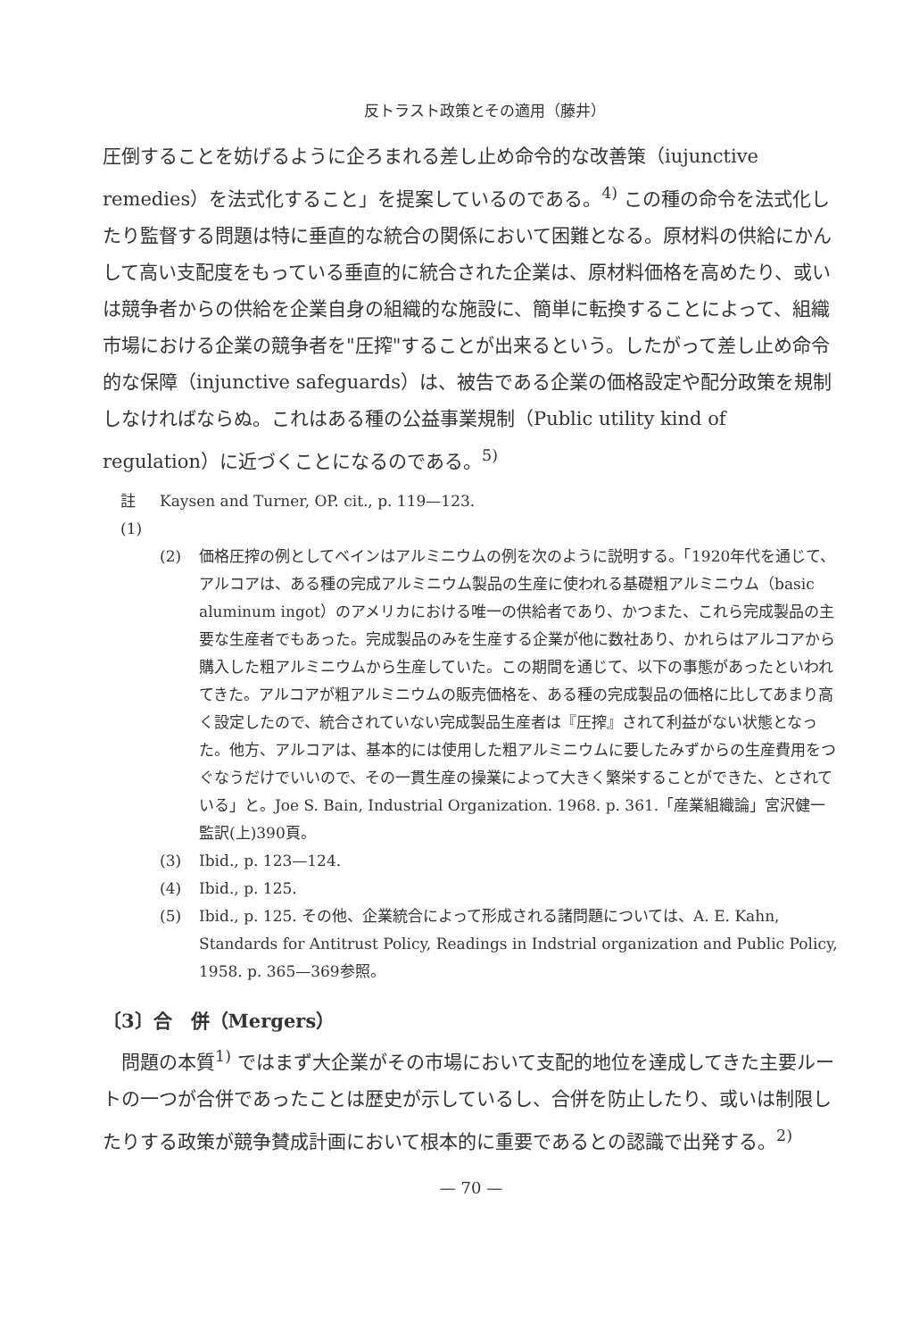反トラスト政策とその適用（藤井）
圧倒することを妨げるように企ろまれる差し止め命令的な改善策（iujunctive remedies）を法式化すること」を提案しているのである。<sup>4)</sup> この種の命令を法式化したり監督する問題は特に垂直的な統合の関係において困難となる。原材料の供給にかんして高い支配度をもっている垂直的に統合された企業は、原材料価格を高めたり、或いは競争者からの供給を企業自身の組織的な施設に、簡単に転換することによって、組織市場における企業の競争者を"圧搾"することが出来るという。したがって差し止め命令的な保障（injunctive safeguards）は、被告である企業の価格設定や配分政策を規制しなければならぬ。これはある種の公益事業規制（Public utility kind of regulation）に近づくことになるのである。<sup>5)</sup>
註 (1) Kaysen and Turner, OP. cit., p. 119—123.
(2) 価格圧搾の例としてベインはアルミニウムの例を次のように説明する。「1920年代を通じて、アルコアは、ある種の完成アルミニウム製品の生産に使われる基礎粗アルミニウム（basic aluminum ingot）のアメリカにおける唯一の供給者であり、かつまた、これら完成製品の主要な生産者でもあった。完成製品のみを生産する企業が他に数社あり、かれらはアルコアから購入した粗アルミニウムから生産していた。この期間を通じて、以下の事態があったといわれてきた。アルコアが粗アルミニウムの販売価格を、ある種の完成製品の価格に比してあまり高く設定したので、統合されていない完成製品生産者は『圧搾』されて利益がない状態となった。他方、アルコアは、基本的には使用した粗アルミニウムに要したみずからの生産費用をつぐなうだけでいいので、その一貫生産の操業によって大きく繁栄することができた、とされている」と。Joe S. Bain, Industrial Organization. 1968. p. 361.「産業組織論」宮沢健一監訳(上)390頁。
(3) Ibid., p. 123—124.
(4) Ibid., p. 125.
(5) Ibid., p. 125. その他、企業統合によって形成される諸問題については、A. E. Kahn, Standards for Antitrust Policy, Readings in Indstrial organization and Public Policy, 1958. p. 365—369参照。
〔3〕合　併（Mergers）
問題の本質<sup>1)</sup> ではまず大企業がその市場において支配的地位を達成してきた主要ルートの一つが合併であったことは歴史が示しているし、合併を防止したり、或いは制限したりする政策が競争賛成計画において根本的に重要であるとの認識で出発する。<sup>2)</sup>
— 70 —